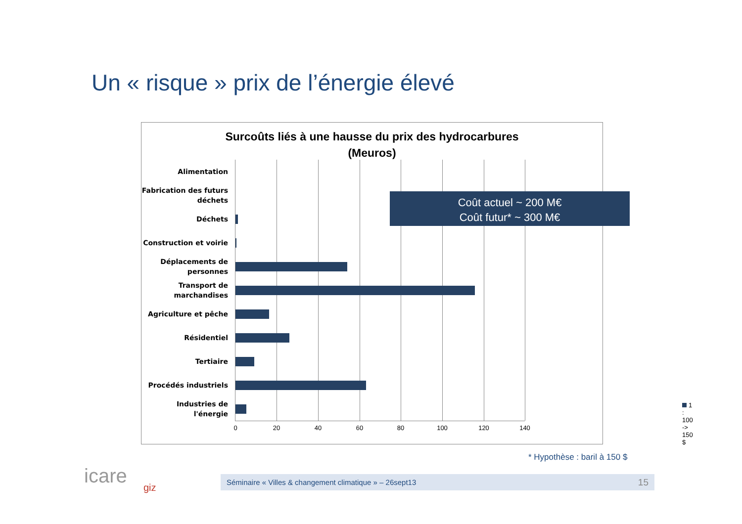Un « risque » prix de l’énergie élevé
Surcoûts liés à une hausse du prix des hydrocarbures
(Meuros)
Alimentation
Fabrication des futurs déchets
Déchets
Construction et voirie
Déplacements de personnes
Transport de marchandises
Agriculture et pêche
Résidentiel
Tertiaire
Procédés industriels
Industries de l'énergie
0 20 40 60 80 100 120 140
1 : 100 -> 150 $
Coût actuel ~ 200 M€
Coût futur* ~ 300 M€
* Hypothèse : baril à 150 $
icare giz
Séminaire « Villes & changement climatique » – 26sept13 15